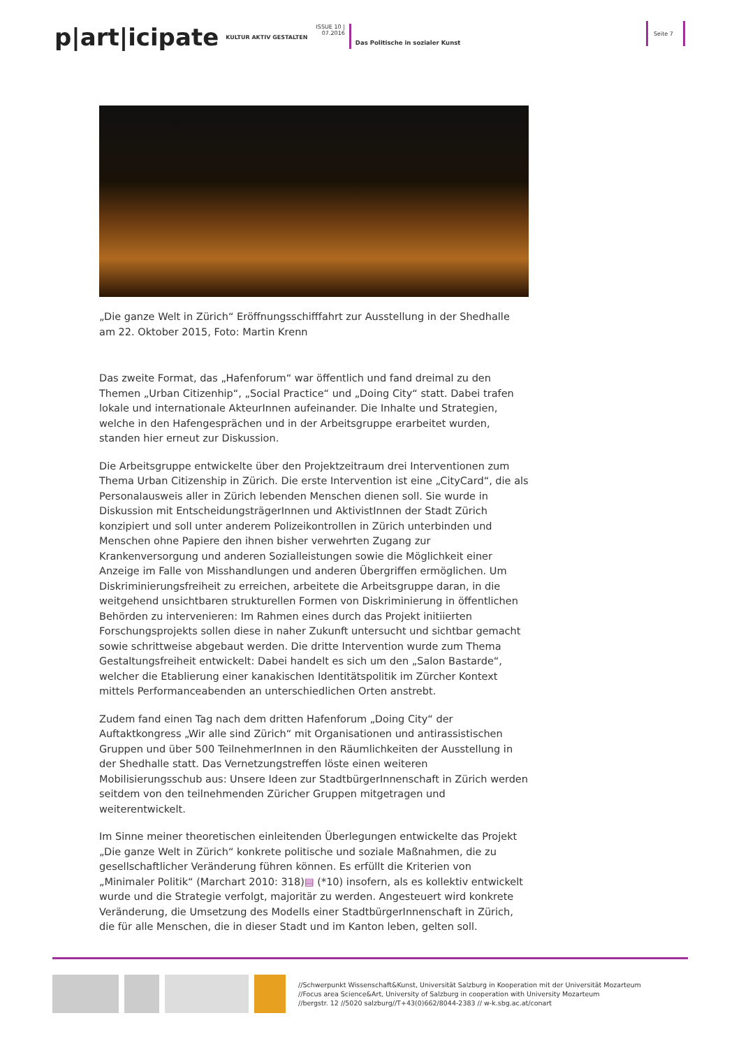p|art|icipate
KULTUR AKTIV GESTALTEN
ISSUE 10 |
07.2016
Das Politische in sozialer Kunst
Seite 7
„Die ganze Welt in Zürich“ Eröffnungsschifffahrt zur Ausstellung in der Shedhalle am 22. Oktober 2015, Foto: Martin Krenn
Das zweite Format, das „Hafenforum“ war öffentlich und fand dreimal zu den Themen „Urban Citizenhip“, „Social Practice“ und „Doing City“ statt. Dabei trafen lokale und internationale AkteurInnen aufeinander. Die Inhalte und Strategien, welche in den Hafengesprächen und in der Arbeitsgruppe erarbeitet wurden, standen hier erneut zur Diskussion.
Die Arbeitsgruppe entwickelte über den Projektzeitraum drei Interventionen zum Thema Urban Citizenship in Zürich. Die erste Intervention ist eine „CityCard“, die als Personalausweis aller in Zürich lebenden Menschen dienen soll. Sie wurde in Diskussion mit EntscheidungsträgerInnen und AktivistInnen der Stadt Zürich konzipiert und soll unter anderem Polizeikontrollen in Zürich unterbinden und Menschen ohne Papiere den ihnen bisher verwehrten Zugang zur Krankenversorgung und anderen Sozialleistungen sowie die Möglichkeit einer Anzeige im Falle von Misshandlungen und anderen Übergriffen ermöglichen. Um Diskriminierungsfreiheit zu erreichen, arbeitete die Arbeitsgruppe daran, in die weitgehend unsichtbaren strukturellen Formen von Diskriminierung in öffentlichen Behörden zu intervenieren: Im Rahmen eines durch das Projekt initiierten Forschungsprojekts sollen diese in naher Zukunft untersucht und sichtbar gemacht sowie schrittweise abgebaut werden. Die dritte Intervention wurde zum Thema Gestaltungsfreiheit entwickelt: Dabei handelt es sich um den „Salon Bastarde“, welcher die Etablierung einer kanakischen Identitätspolitik im Zürcher Kontext mittels Performanceabenden an unterschiedlichen Orten anstrebt.
Zudem fand einen Tag nach dem dritten Hafenforum „Doing City“ der Auftaktkongress „Wir alle sind Zürich“ mit Organisationen und antirassistischen Gruppen und über 500 TeilnehmerInnen in den Räumlichkeiten der Ausstellung in der Shedhalle statt. Das Vernetzungstreffen löste einen weiteren Mobilisierungsschub aus: Unsere Ideen zur StadtbürgerInnenschaft in Zürich werden seitdem von den teilnehmenden Züricher Gruppen mitgetragen und weiterentwickelt.
Im Sinne meiner theoretischen einleitenden Überlegungen entwickelte das Projekt „Die ganze Welt in Zürich“ konkrete politische und soziale Maßnahmen, die zu gesellschaftlicher Veränderung führen können. Es erfüllt die Kriterien von „Minimaler Politik“ (Marchart 2010: 318)▤ (*10) insofern, als es kollektiv entwickelt wurde und die Strategie verfolgt, majoritär zu werden. Angesteuert wird konkrete Veränderung, die Umsetzung des Modells einer StadtbürgerInnenschaft in Zürich, die für alle Menschen, die in dieser Stadt und im Kanton leben, gelten soll.
//Schwerpunkt Wissenschaft&Kunst, Universität Salzburg in Kooperation mit der Universität Mozarteum
//Focus area Science&Art, University of Salzburg in cooperation with University Mozarteum
//bergstr. 12 //5020 salzburg//T+43(0)662/8044-2383 // w-k.sbg.ac.at/conart